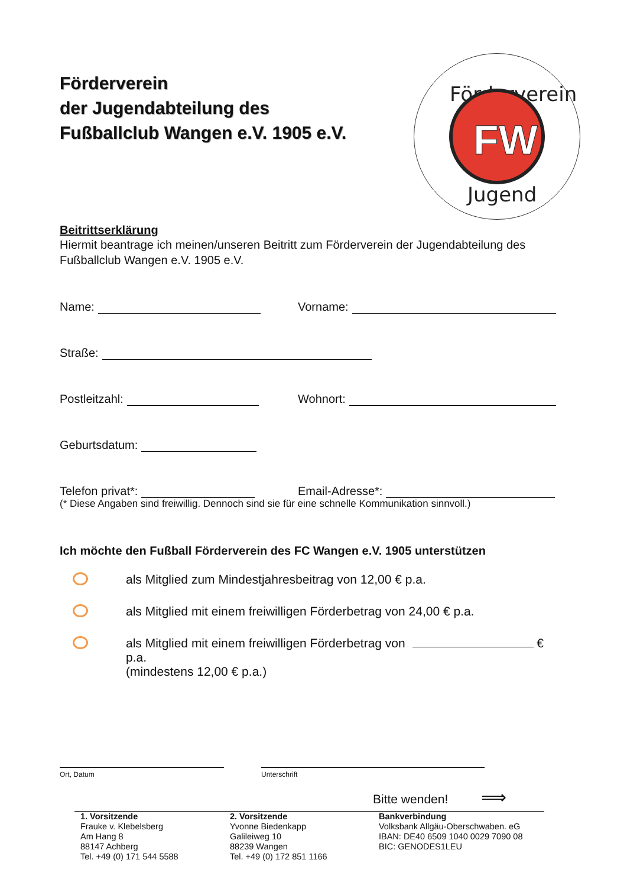Förderverein
FW
Jugend
Förderverein
der Jugendabteilung des
Fußballclub Wangen e.V. 1905 e.V.
Beitrittserklärung
Hiermit beantrage ich meinen/unseren Beitritt zum Förderverein der Jugendabteilung des Fußballclub Wangen e.V. 1905 e.V.
Name:
Vorname:
Straße:
Postleitzahl:
Wohnort:
Geburtsdatum:
Telefon privat*:
Email-Adresse*:
(* Diese Angaben sind freiwillig. Dennoch sind sie für eine schnelle Kommunikation sinnvoll.)
Ich möchte den Fußball Förderverein des FC Wangen e.V. 1905 unterstützen
als Mitglied zum Mindestjahresbeitrag von 12,00 € p.a.
als Mitglied mit einem freiwilligen Förderbetrag von 24,00 € p.a.
als Mitglied mit einem freiwilligen Förderbetrag von € p.a.
(mindestens 12,00 € p.a.)
Ort, Datum Unterschrift
Bitte wenden! ⟹
1. Vorsitzende
Frauke v. Klebelsberg
Am Hang 8
88147 Achberg
Tel. +49 (0) 171 544 5588
2. Vorsitzende
Yvonne Biedenkapp
Galileiweg 10
88239 Wangen
Tel. +49 (0) 172 851 1166
Bankverbindung
Volksbank Allgäu-Oberschwaben. eG
IBAN: DE40 6509 1040 0029 7090 08
BIC: GENODES1LEU